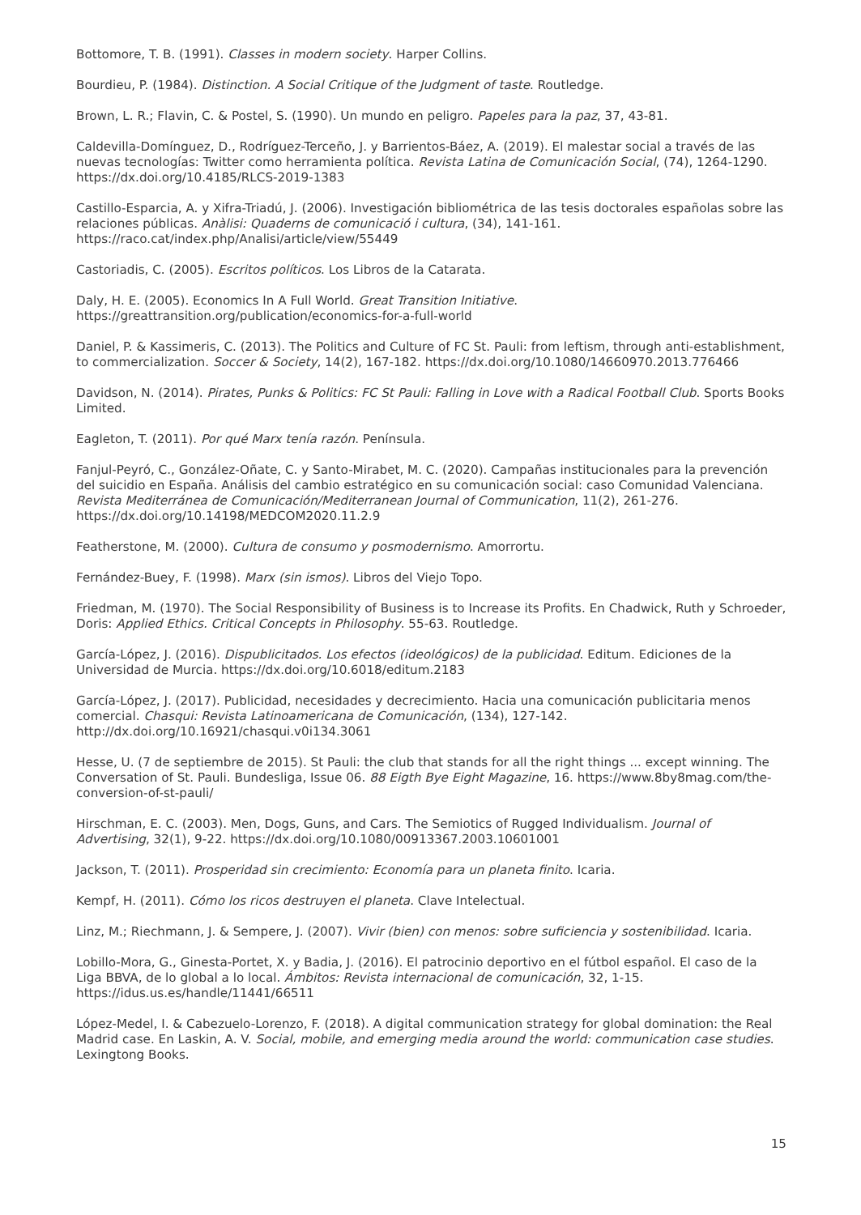Bottomore, T. B. (1991). Classes in modern society. Harper Collins.
Bourdieu, P. (1984). Distinction. A Social Critique of the Judgment of taste. Routledge.
Brown, L. R.; Flavin, C. & Postel, S. (1990). Un mundo en peligro. Papeles para la paz, 37, 43-81.
Caldevilla-Domínguez, D., Rodríguez-Terceño, J. y Barrientos-Báez, A. (2019). El malestar social a través de las nuevas tecnologías: Twitter como herramienta política. Revista Latina de Comunicación Social, (74), 1264-1290. https://dx.doi.org/10.4185/RLCS-2019-1383
Castillo-Esparcia, A. y Xifra-Triadú, J. (2006). Investigación bibliométrica de las tesis doctorales españolas sobre las relaciones públicas. Anàlisi: Quaderns de comunicació i cultura, (34), 141-161. https://raco.cat/index.php/Analisi/article/view/55449
Castoriadis, C. (2005). Escritos políticos. Los Libros de la Catarata.
Daly, H. E. (2005). Economics In A Full World. Great Transition Initiative. https://greattransition.org/publication/economics-for-a-full-world
Daniel, P. & Kassimeris, C. (2013). The Politics and Culture of FC St. Pauli: from leftism, through anti-establishment, to commercialization. Soccer & Society, 14(2), 167-182. https://dx.doi.org/10.1080/14660970.2013.776466
Davidson, N. (2014). Pirates, Punks & Politics: FC St Pauli: Falling in Love with a Radical Football Club. Sports Books Limited.
Eagleton, T. (2011). Por qué Marx tenía razón. Península.
Fanjul-Peyró, C., González-Oñate, C. y Santo-Mirabet, M. C. (2020). Campañas institucionales para la prevención del suicidio en España. Análisis del cambio estratégico en su comunicación social: caso Comunidad Valenciana. Revista Mediterránea de Comunicación/Mediterranean Journal of Communication, 11(2), 261-276. https://dx.doi.org/10.14198/MEDCOM2020.11.2.9
Featherstone, M. (2000). Cultura de consumo y posmodernismo. Amorrortu.
Fernández-Buey, F. (1998). Marx (sin ismos). Libros del Viejo Topo.
Friedman, M. (1970). The Social Responsibility of Business is to Increase its Profits. En Chadwick, Ruth y Schroeder, Doris: Applied Ethics. Critical Concepts in Philosophy. 55-63. Routledge.
García-López, J. (2016). Dispublicitados. Los efectos (ideológicos) de la publicidad. Editum. Ediciones de la Universidad de Murcia. https://dx.doi.org/10.6018/editum.2183
García-López, J. (2017). Publicidad, necesidades y decrecimiento. Hacia una comunicación publicitaria menos comercial. Chasqui: Revista Latinoamericana de Comunicación, (134), 127-142. http://dx.doi.org/10.16921/chasqui.v0i134.3061
Hesse, U. (7 de septiembre de 2015). St Pauli: the club that stands for all the right things ... except winning. The Conversation of St. Pauli. Bundesliga, Issue 06. 88 Eigth Bye Eight Magazine, 16. https://www.8by8mag.com/the-conversion-of-st-pauli/
Hirschman, E. C. (2003). Men, Dogs, Guns, and Cars. The Semiotics of Rugged Individualism. Journal of Advertising, 32(1), 9-22. https://dx.doi.org/10.1080/00913367.2003.10601001
Jackson, T. (2011). Prosperidad sin crecimiento: Economía para un planeta finito. Icaria.
Kempf, H. (2011). Cómo los ricos destruyen el planeta. Clave Intelectual.
Linz, M.; Riechmann, J. & Sempere, J. (2007). Vivir (bien) con menos: sobre suficiencia y sostenibilidad. Icaria.
Lobillo-Mora, G., Ginesta-Portet, X. y Badia, J. (2016). El patrocinio deportivo en el fútbol español. El caso de la Liga BBVA, de lo global a lo local. Ámbitos: Revista internacional de comunicación, 32, 1-15. https://idus.us.es/handle/11441/66511
López-Medel, I. & Cabezuelo-Lorenzo, F. (2018). A digital communication strategy for global domination: the Real Madrid case. En Laskin, A. V. Social, mobile, and emerging media around the world: communication case studies. Lexingtong Books.
15